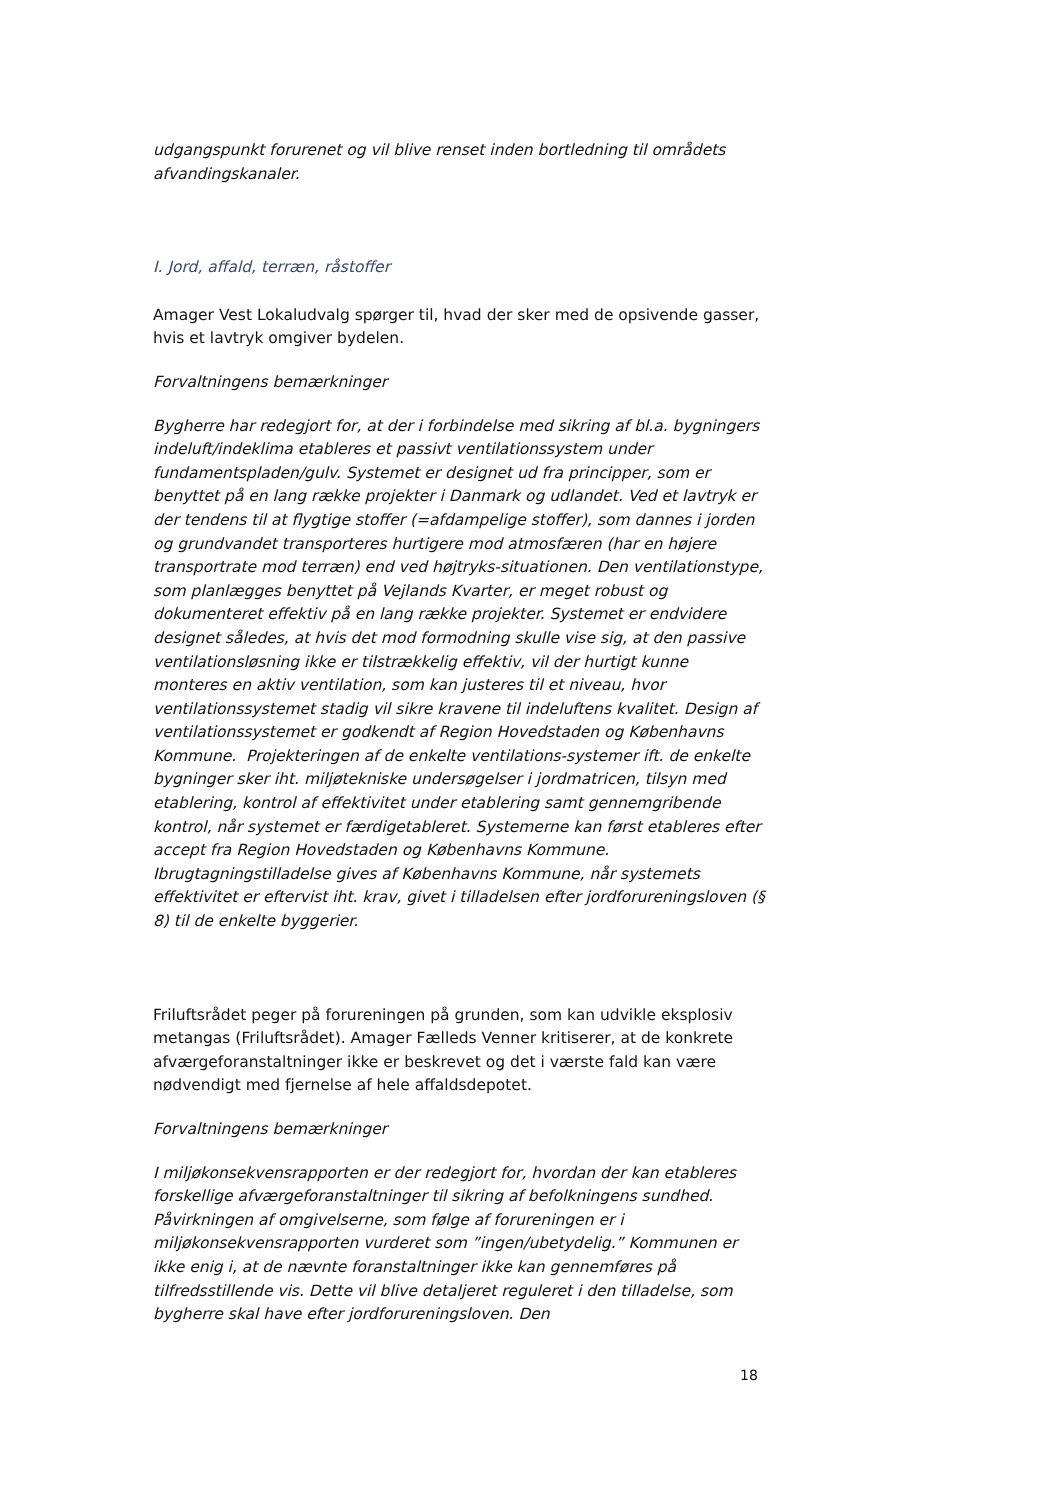udgangspunkt forurenet og vil blive renset inden bortledning til områdets afvandingskanaler.
I. Jord, affald, terræn, råstoffer
Amager Vest Lokaludvalg spørger til, hvad der sker med de opsivende gasser, hvis et lavtryk omgiver bydelen.
Forvaltningens bemærkninger
Bygherre har redegjort for, at der i forbindelse med sikring af bl.a. bygningers indeluft/indeklima etableres et passivt ventilationssystem under fundamentspladen/gulv. Systemet er designet ud fra principper, som er benyttet på en lang række projekter i Danmark og udlandet. Ved et lavtryk er der tendens til at flygtige stoffer (=afdampelige stoffer), som dannes i jorden og grundvandet transporteres hurtigere mod atmosfæren (har en højere transportrate mod terræn) end ved højtryks-situationen. Den ventilationstype, som planlægges benyttet på Vejlands Kvarter, er meget robust og dokumenteret effektiv på en lang række projekter. Systemet er endvidere designet således, at hvis det mod formodning skulle vise sig, at den passive ventilationsløsning ikke er tilstrækkelig effektiv, vil der hurtigt kunne monteres en aktiv ventilation, som kan justeres til et niveau, hvor ventilationssystemet stadig vil sikre kravene til indeluftens kvalitet. Design af ventilationssystemet er godkendt af Region Hovedstaden og Københavns Kommune. Projekteringen af de enkelte ventilations-systemer ift. de enkelte bygninger sker iht. miljøtekniske undersøgelser i jordmatricen, tilsyn med etablering, kontrol af effektivitet under etablering samt gennemgribende kontrol, når systemet er færdigetableret. Systemerne kan først etableres efter accept fra Region Hovedstaden og Københavns Kommune. Ibrugtagningstilladelse gives af Københavns Kommune, når systemets effektivitet er eftervist iht. krav, givet i tilladelsen efter jordforureningsloven (§ 8) til de enkelte byggerier.
Friluftsrådet peger på forureningen på grunden, som kan udvikle eksplosiv metangas (Friluftsrådet). Amager Fælleds Venner kritiserer, at de konkrete afværgeforanstaltninger ikke er beskrevet og det i værste fald kan være nødvendigt med fjernelse af hele affaldsdepotet.
Forvaltningens bemærkninger
I miljøkonsekvensrapporten er der redegjort for, hvordan der kan etableres forskellige afværgeforanstaltninger til sikring af befolkningens sundhed. Påvirkningen af omgivelserne, som følge af forureningen er i miljøkonsekvensrapporten vurderet som ”ingen/ubetydelig.” Kommunen er ikke enig i, at de nævnte foranstaltninger ikke kan gennemføres på tilfredsstillende vis. Dette vil blive detaljeret reguleret i den tilladelse, som bygherre skal have efter jordforureningsloven. Den
18